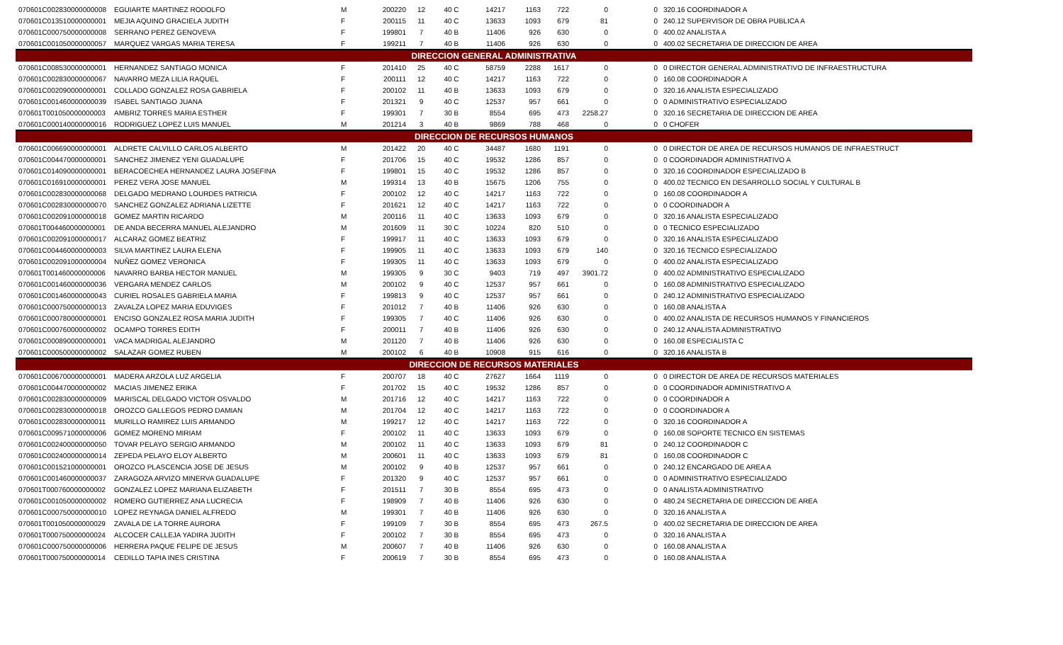| 070601C002830000000008 | EGUIARTE MARTINEZ RODOLFO | M | 200220 | 12 | 40 C | 14217 | 1163 | 722 | 0 | 0 | 320.16 COORDINADOR A |
| 070601C013510000000001 | MEJIA AQUINO GRACIELA JUDITH | F | 200115 | 11 | 40 C | 13633 | 1093 | 679 | 81 | 0 | 240.12 SUPERVISOR DE OBRA PUBLICA A |
| 070601C000750000000008 | SERRANO PEREZ GENOVEVA | F | 199801 | 7 | 40 B | 11406 | 926 | 630 | 0 | 0 | 400.02 ANALISTA A |
| 070601C001050000000057 | MARQUEZ VARGAS MARIA TERESA | F | 199211 | 7 | 40 B | 11406 | 926 | 630 | 0 | 0 | 400.02 SECRETARIA DE DIRECCION DE AREA |
| DIRECCION GENERAL ADMINISTRATIVA | | | | | | | | | | | |
| 070601C008530000000001 | HERNANDEZ SANTIAGO MONICA | F | 201410 | 25 | 40 C | 58759 | 2288 | 1617 | 0 | 0 | 0 DIRECTOR GENERAL ADMINISTRATIVO DE INFRAESTRUCTURA |
| 070601C002830000000067 | NAVARRO MEZA LILIA RAQUEL | F | 200111 | 12 | 40 C | 14217 | 1163 | 722 | 0 | 0 | 160.08 COORDINADOR A |
| 070601C002090000000001 | COLLADO GONZALEZ ROSA GABRIELA | F | 200102 | 11 | 40 B | 13633 | 1093 | 679 | 0 | 0 | 320.16 ANALISTA ESPECIALIZADO |
| 070601C001460000000039 | ISABEL SANTIAGO JUANA | F | 201321 | 9 | 40 C | 12537 | 957 | 661 | 0 | 0 | 0 ADMINISTRATIVO ESPECIALIZADO |
| 070601T001050000000003 | AMBRIZ TORRES MARIA ESTHER | F | 199301 | 7 | 30 B | 8554 | 695 | 473 | 2258.27 | 0 | 320.16 SECRETARIA DE DIRECCION DE AREA |
| 070601C000140000000016 | RODRIGUEZ LOPEZ LUIS MANUEL | M | 201214 | 3 | 40 B | 9869 | 788 | 468 | 0 | 0 | 0 CHOFER |
| DIRECCION DE RECURSOS HUMANOS | | | | | | | | | | | |
| 070601C006690000000001 | ALDRETE CALVILLO CARLOS ALBERTO | M | 201422 | 20 | 40 C | 34487 | 1680 | 1191 | 0 | 0 | 0 DIRECTOR DE AREA DE RECURSOS HUMANOS DE INFRAESTRUCT |
| 070601C004470000000001 | SANCHEZ JIMENEZ YENI GUADALUPE | F | 201706 | 15 | 40 C | 19532 | 1286 | 857 | 0 | 0 | 0 COORDINADOR ADMINISTRATIVO A |
| 070601C014090000000001 | BERACOECHEA HERNANDEZ LAURA JOSEFINA | F | 199801 | 15 | 40 C | 19532 | 1286 | 857 | 0 | 0 | 320.16 COORDINADOR ESPECIALIZADO B |
| 070601C016910000000001 | PEREZ VERA JOSE MANUEL | M | 199314 | 13 | 40 B | 15675 | 1206 | 755 | 0 | 0 | 400.02 TECNICO EN DESARROLLO SOCIAL Y CULTURAL B |
| 070601C002830000000068 | DELGADO MEDRANO LOURDES PATRICIA | F | 200102 | 12 | 40 C | 14217 | 1163 | 722 | 0 | 0 | 160.08 COORDINADOR A |
| 070601C002830000000070 | SANCHEZ GONZALEZ ADRIANA LIZETTE | F | 201621 | 12 | 40 C | 14217 | 1163 | 722 | 0 | 0 | 0 COORDINADOR A |
| 070601C002091000000018 | GOMEZ MARTIN RICARDO | M | 200116 | 11 | 40 C | 13633 | 1093 | 679 | 0 | 0 | 320.16 ANALISTA ESPECIALIZADO |
| 070601T004460000000001 | DE ANDA BECERRA MANUEL ALEJANDRO | M | 201609 | 11 | 30 C | 10224 | 820 | 510 | 0 | 0 | 0 TECNICO ESPECIALIZADO |
| 070601C002091000000017 | ALCARAZ GOMEZ BEATRIZ | F | 199917 | 11 | 40 C | 13633 | 1093 | 679 | 0 | 0 | 320.16 ANALISTA ESPECIALIZADO |
| 070601C004460000000003 | SILVA MARTINEZ LAURA ELENA | F | 199905 | 11 | 40 C | 13633 | 1093 | 679 | 140 | 0 | 320.16 TECNICO ESPECIALIZADO |
| 070601C002091000000004 | NUÑEZ GOMEZ VERONICA | F | 199305 | 11 | 40 C | 13633 | 1093 | 679 | 0 | 0 | 400.02 ANALISTA ESPECIALIZADO |
| 070601T001460000000006 | NAVARRO BARBA HECTOR MANUEL | M | 199305 | 9 | 30 C | 9403 | 719 | 497 | 3901.72 | 0 | 400.02 ADMINISTRATIVO ESPECIALIZADO |
| 070601C001460000000036 | VERGARA MENDEZ CARLOS | M | 200102 | 9 | 40 C | 12537 | 957 | 661 | 0 | 0 | 160.08 ADMINISTRATIVO ESPECIALIZADO |
| 070601C001460000000043 | CURIEL ROSALES GABRIELA MARIA | F | 199813 | 9 | 40 C | 12537 | 957 | 661 | 0 | 0 | 240.12 ADMINISTRATIVO ESPECIALIZADO |
| 070601C000750000000013 | ZAVALZA LOPEZ MARIA EDUVIGES | F | 201012 | 7 | 40 B | 11406 | 926 | 630 | 0 | 0 | 160.08 ANALISTA A |
| 070601C000780000000001 | ENCISO GONZALEZ ROSA MARIA JUDITH | F | 199305 | 7 | 40 C | 11406 | 926 | 630 | 0 | 0 | 400.02 ANALISTA DE RECURSOS HUMANOS Y FINANCIEROS |
| 070601C000760000000002 | OCAMPO TORRES EDITH | F | 200011 | 7 | 40 B | 11406 | 926 | 630 | 0 | 0 | 240.12 ANALISTA ADMINISTRATIVO |
| 070601C000890000000001 | VACA MADRIGAL ALEJANDRO | M | 201120 | 7 | 40 B | 11406 | 926 | 630 | 0 | 0 | 160.08 ESPECIALISTA C |
| 070601C000500000000002 | SALAZAR GOMEZ RUBEN | M | 200102 | 6 | 40 B | 10908 | 915 | 616 | 0 | 0 | 320.16 ANALISTA B |
| DIRECCION DE RECURSOS MATERIALES | | | | | | | | | | | |
| 070601C006700000000001 | MADERA ARZOLA LUZ ARGELIA | F | 200707 | 18 | 40 C | 27627 | 1664 | 1119 | 0 | 0 | 0 DIRECTOR DE AREA DE RECURSOS MATERIALES |
| 070601C004470000000002 | MACIAS JIMENEZ ERIKA | F | 201702 | 15 | 40 C | 19532 | 1286 | 857 | 0 | 0 | 0 COORDINADOR ADMINISTRATIVO A |
| 070601C002830000000009 | MARISCAL DELGADO VICTOR OSVALDO | M | 201716 | 12 | 40 C | 14217 | 1163 | 722 | 0 | 0 | 0 COORDINADOR A |
| 070601C002830000000018 | OROZCO GALLEGOS PEDRO DAMIAN | M | 201704 | 12 | 40 C | 14217 | 1163 | 722 | 0 | 0 | 0 COORDINADOR A |
| 070601C002830000000011 | MURILLO RAMIREZ LUIS ARMANDO | M | 199217 | 12 | 40 C | 14217 | 1163 | 722 | 0 | 0 | 320.16 COORDINADOR A |
| 070601C009571000000006 | GOMEZ MORENO MIRIAM | F | 200102 | 11 | 40 C | 13633 | 1093 | 679 | 0 | 0 | 160.08 SOPORTE TECNICO EN SISTEMAS |
| 070601C002400000000050 | TOVAR PELAYO SERGIO ARMANDO | M | 200102 | 11 | 40 C | 13633 | 1093 | 679 | 81 | 0 | 240.12 COORDINADOR C |
| 070601C002400000000014 | ZEPEDA PELAYO ELOY ALBERTO | M | 200601 | 11 | 40 C | 13633 | 1093 | 679 | 81 | 0 | 160.08 COORDINADOR C |
| 070601C001521000000001 | OROZCO PLASCENCIA JOSE DE JESUS | M | 200102 | 9 | 40 B | 12537 | 957 | 661 | 0 | 0 | 240.12 ENCARGADO DE AREA A |
| 070601C001460000000037 | ZARAGOZA ARVIZO MINERVA GUADALUPE | F | 201320 | 9 | 40 C | 12537 | 957 | 661 | 0 | 0 | 0 ADMINISTRATIVO ESPECIALIZADO |
| 070601T000760000000002 | GONZALEZ LOPEZ MARIANA ELIZABETH | F | 201511 | 7 | 30 B | 8554 | 695 | 473 | 0 | 0 | 0 ANALISTA ADMINISTRATIVO |
| 070601C001050000000002 | ROMERO GUTIERREZ ANA LUCRECIA | F | 198909 | 7 | 40 B | 11406 | 926 | 630 | 0 | 0 | 480.24 SECRETARIA DE DIRECCION DE AREA |
| 070601C000750000000010 | LOPEZ REYNAGA DANIEL ALFREDO | M | 199301 | 7 | 40 B | 11406 | 926 | 630 | 0 | 0 | 320.16 ANALISTA A |
| 070601T001050000000029 | ZAVALA DE LA TORRE AURORA | F | 199109 | 7 | 30 B | 8554 | 695 | 473 | 267.5 | 0 | 400.02 SECRETARIA DE DIRECCION DE AREA |
| 070601T000750000000024 | ALCOCER CALLEJA YADIRA JUDITH | F | 200102 | 7 | 30 B | 8554 | 695 | 473 | 0 | 0 | 320.16 ANALISTA A |
| 070601C000750000000006 | HERRERA PAQUE FELIPE DE JESUS | M | 200607 | 7 | 40 B | 11406 | 926 | 630 | 0 | 0 | 160.08 ANALISTA A |
| 070601T000750000000014 | CEDILLO TAPIA INES CRISTINA | F | 200619 | 7 | 30 B | 8554 | 695 | 473 | 0 | 0 | 160.08 ANALISTA A |